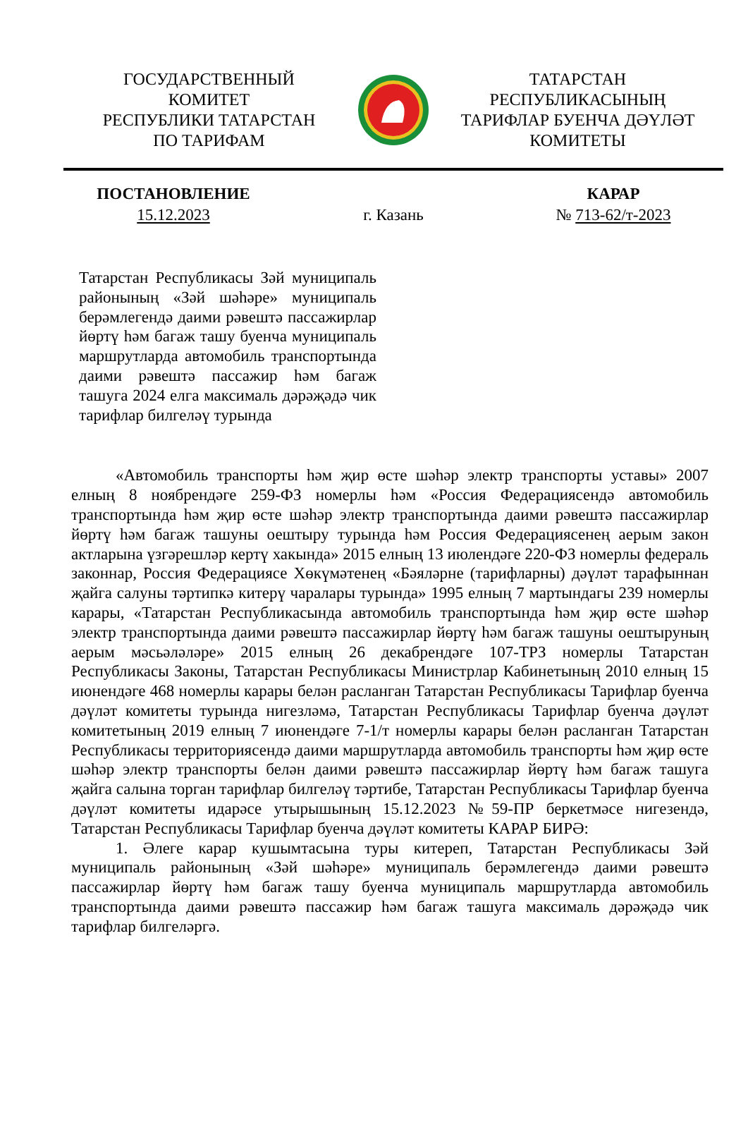ГОСУДАРСТВЕННЫЙ
КОМИТЕТ
РЕСПУБЛИКИ ТАТАРСТАН
ПО ТАРИФАМ
ТАТАРСТАН
РЕСПУБЛИКАСЫНЫҢ
ТАРИФЛАР БУЕНЧА ДӘҮЛӘТ
КОМИТЕТЫ
ПОСТАНОВЛЕНИЕ
15.12.2023
г. Казань КАРАР
№ 713-62/т-2023
Татарстан Республикасы Зәй муниципаль районының «Зәй шәһәре» муниципаль берәмлегендә даими рәвештә пассажирлар йөртү һәм багаж ташу буенча муниципаль маршрутларда автомобиль транспортында даими рәвештә пассажир һәм багаж ташуга 2024 елга максималь дәрәҗәдә чик тарифлар билгеләү турында
«Автомобиль транспорты һәм җир өсте шәһәр электр транспорты уставы» 2007 елның 8 ноябрендәге 259-ФЗ номерлы һәм «Россия Федерациясендә автомобиль транспортында һәм җир өсте шәһәр электр транспортында даими рәвештә пассажирлар йөртү һәм багаж ташуны оештыру турында һәм Россия Федерациясенең аерым закон актларына үзгәрешләр кертү хакында» 2015 елның 13 июлендәге 220-ФЗ номерлы федераль законнар, Россия Федерациясе Хөкүмәтенең «Бәяләрне (тарифларны) дәүләт тарафыннан җайга салуны тәртипкә китерү чаралары турында» 1995 елның 7 мартындагы 239 номерлы карары, «Татарстан Республикасында автомобиль транспортында һәм җир өсте шәһәр электр транспортында даими рәвештә пассажирлар йөртү һәм багаж ташуны оештыруның аерым мәсьәләләре» 2015 елның 26 декабрендәге 107-ТРЗ номерлы Татарстан Республикасы Законы, Татарстан Республикасы Министрлар Кабинетының 2010 елның 15 июнендәге 468 номерлы карары белән расланган Татарстан Республикасы Тарифлар буенча дәүләт комитеты турында нигезләмә, Татарстан Республикасы Тарифлар буенча дәүләт комитетының 2019 елның 7 июнендәге 7-1/т номерлы карары белән расланган Татарстан Республикасы территориясендә даими маршрутларда автомобиль транспорты һәм җир өсте шәһәр электр транспорты белән даими рәвештә пассажирлар йөртү һәм багаж ташуга җайга салына торган тарифлар билгеләү тәртибе, Татарстан Республикасы Тарифлар буенча дәүләт комитеты идарәсе утырышының 15.12.2023 №59-ПР беркетмәсе нигезендә, Татарстан Республикасы Тарифлар буенча дәүләт комитеты КАРАР БИРӘ:
1. Әлеге карар кушымтасына туры китереп, Татарстан Республикасы Зәй муниципаль районының «Зәй шәһәре» муниципаль берәмлегендә даими рәвештә пассажирлар йөртү һәм багаж ташу буенча муниципаль маршрутларда автомобиль транспортында даими рәвештә пассажир һәм багаж ташуга максималь дәрәҗәдә чик тарифлар билгеләргә.